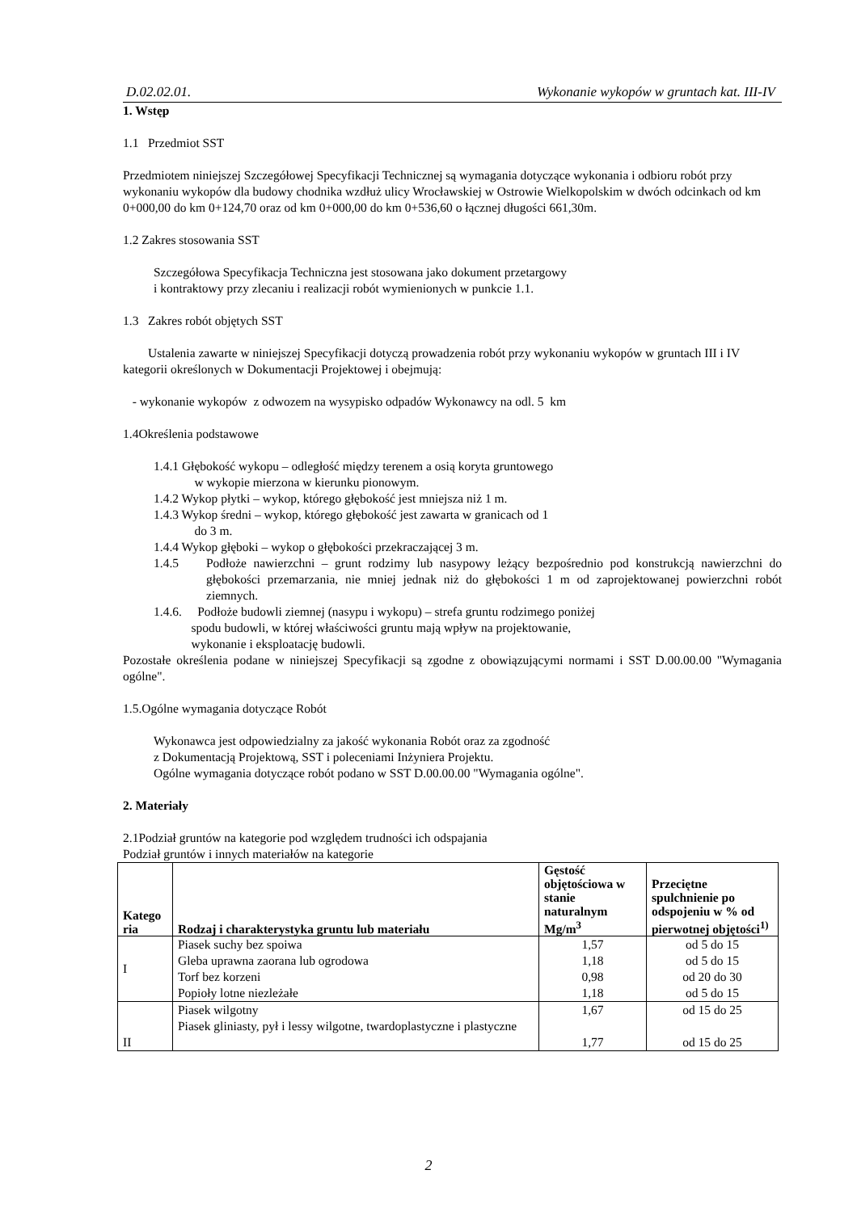D.02.02.01. Wykonanie wykopów w gruntach kat. III-IV
1. Wstęp
1.1 Przedmiot SST
Przedmiotem niniejszej Szczegółowej Specyfikacji Technicznej są wymagania dotyczące wykonania i odbioru robót przy wykonaniu wykopów dla budowy chodnika wzdłuż ulicy Wrocławskiej w Ostrowie Wielkopolskim w dwóch odcinkach od km 0+000,00 do km 0+124,70 oraz od km 0+000,00 do km 0+536,60 o łącznej długości 661,30m.
1.2 Zakres stosowania SST
Szczegółowa Specyfikacja Techniczna jest stosowana jako dokument przetargowy
i kontraktowy przy zlecaniu i realizacji robót wymienionych w punkcie 1.1.
1.3 Zakres robót objętych SST
Ustalenia zawarte w niniejszej Specyfikacji dotyczą prowadzenia robót przy wykonaniu wykopów w gruntach III i IV kategorii określonych w Dokumentacji Projektowej i obejmują:
- wykonanie wykopów z odwozem na wysypisko odpadów Wykonawcy na odl. 5 km
1.4Określenia podstawowe
1.4.1 Głębokość wykopu – odległość między terenem a osią koryta gruntowego
w wykopie mierzona w kierunku pionowym.
1.4.2 Wykop płytki – wykop, którego głębokość jest mniejsza niż 1 m.
1.4.3 Wykop średni – wykop, którego głębokość jest zawarta w granicach od 1
do 3 m.
1.4.4 Wykop głęboki – wykop o głębokości przekraczającej 3 m.
1.4.5 Podłoże nawierzchni – grunt rodzimy lub nasypowy leżący bezpośrednio pod konstrukcją nawierzchni do głębokości przemarzania, nie mniej jednak niż do głębokości 1 m od zaprojektowanej powierzchni robót ziemnych.
1.4.6. Podłoże budowli ziemnej (nasypu i wykopu) – strefa gruntu rodzimego poniżej
spodu budowli, w której właściwości gruntu mają wpływ na projektowanie,
wykonanie i eksploatację budowli.
Pozostałe określenia podane w niniejszej Specyfikacji są zgodne z obowiązującymi normami i SST D.00.00.00 "Wymagania ogólne".
1.5.Ogólne wymagania dotyczące Robót
Wykonawca jest odpowiedzialny za jakość wykonania Robót oraz za zgodność
z Dokumentacją Projektową, SST i poleceniami Inżyniera Projektu.
Ogólne wymagania dotyczące robót podano w SST D.00.00.00 "Wymagania ogólne".
2. Materiały
2.1Podział gruntów na kategorie pod względem trudności ich odspajania
Podział gruntów i innych materiałów na kategorie
| Katego ria | Rodzaj i charakterystyka gruntu lub materiału | Gęstość objętościowa w stanie naturalnym Mg/m<sup>3</sup> | Przeciętne spulchnienie po odspojeniu w % od pierwotnej objętości<sup>1)</sup> |
| --- | --- | --- | --- |
| I | Piasek suchy bez spoiwa Gleba uprawna zaorana lub ogrodowa Torf bez korzeni Popioły lotne niezleżałe | 1,57 1,18 0,98 1,18 | od 5 do 15 od 5 do 15 od 20 do 30 od 5 do 15 |
| II | Piasek wilgotny Piasek gliniasty, pył i lessy wilgotne, twardoplastyczne i plastyczne | 1,67 1,77 | od 15 do 25 od 15 do 25 |
2